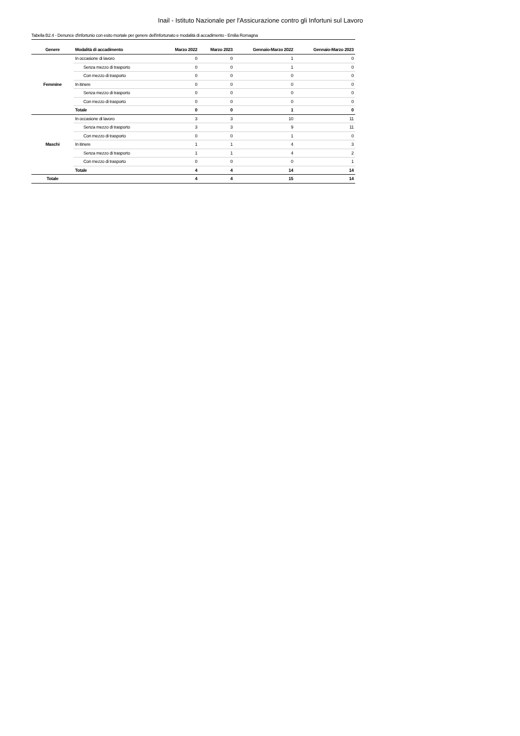Inail - Istituto Nazionale per l'Assicurazione contro gli Infortuni sul Lavoro
Tabella B2.4 - Denunce d'infortunio con esito mortale per genere dell'infortunato e modalità di accadimento - Emilia Romagna
| Genere | Modalità di accadimento | Marzo 2022 | Marzo 2023 | Gennaio-Marzo 2022 | Gennaio-Marzo 2023 |
| --- | --- | --- | --- | --- | --- |
| Femmine | In occasione di lavoro | 0 | 0 | 1 | 0 |
| | Senza mezzo di trasporto | 0 | 0 | 1 | 0 |
| | Con mezzo di trasporto | 0 | 0 | 0 | 0 |
| | In itinere | 0 | 0 | 0 | 0 |
| | Senza mezzo di trasporto | 0 | 0 | 0 | 0 |
| | Con mezzo di trasporto | 0 | 0 | 0 | 0 |
| | Totale | 0 | 0 | 1 | 0 |
| Maschi | In occasione di lavoro | 3 | 3 | 10 | 11 |
| | Senza mezzo di trasporto | 3 | 3 | 9 | 11 |
| | Con mezzo di trasporto | 0 | 0 | 1 | 0 |
| | In itinere | 1 | 1 | 4 | 3 |
| | Senza mezzo di trasporto | 1 | 1 | 4 | 2 |
| | Con mezzo di trasporto | 0 | 0 | 0 | 1 |
| | Totale | 4 | 4 | 14 | 14 |
| Totale | | 4 | 4 | 15 | 14 |